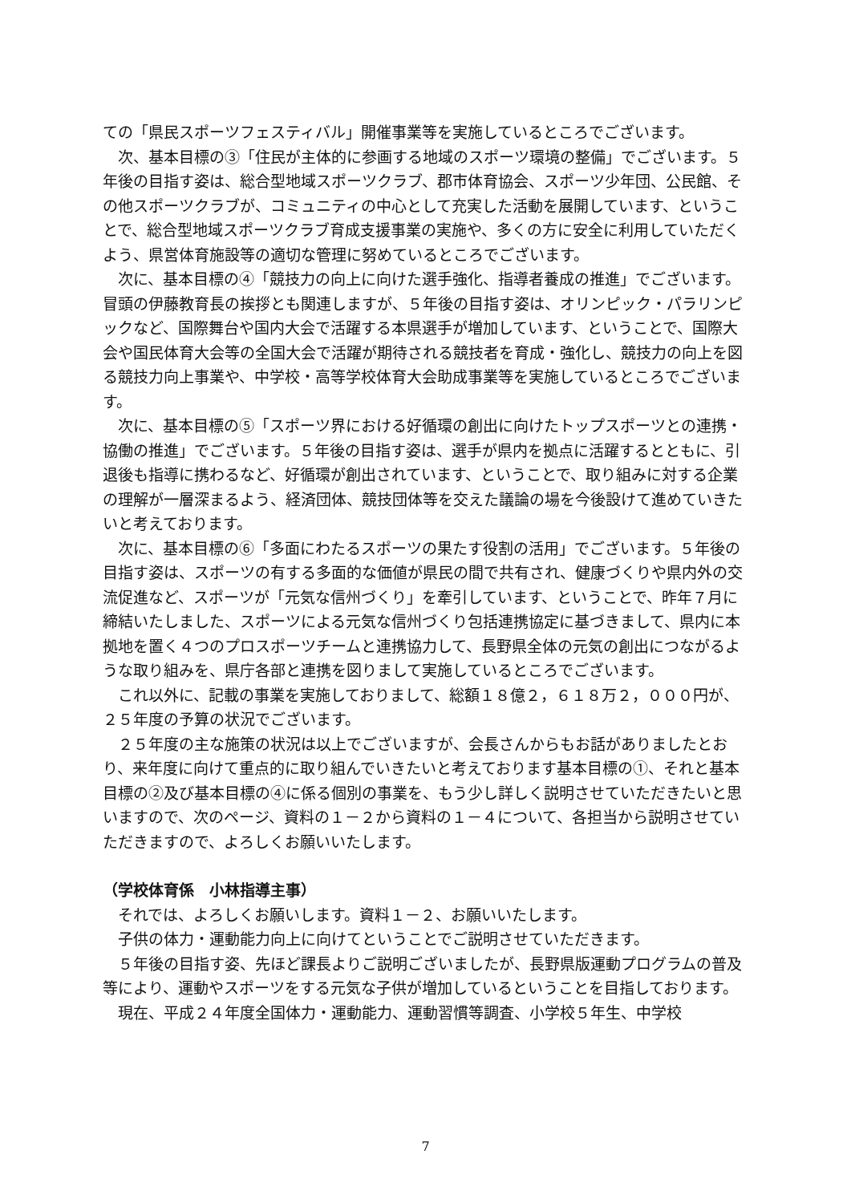ての「県民スポーツフェスティバル」開催事業等を実施しているところでございます。
次、基本目標の③「住民が主体的に参画する地域のスポーツ環境の整備」でございます。５年後の目指す姿は、総合型地域スポーツクラブ、郡市体育協会、スポーツ少年団、公民館、その他スポーツクラブが、コミュニティの中心として充実した活動を展開しています、ということで、総合型地域スポーツクラブ育成支援事業の実施や、多くの方に安全に利用していただくよう、県営体育施設等の適切な管理に努めているところでございます。
次に、基本目標の④「競技力の向上に向けた選手強化、指導者養成の推進」でございます。冒頭の伊藤教育長の挨拶とも関連しますが、５年後の目指す姿は、オリンピック・パラリンピックなど、国際舞台や国内大会で活躍する本県選手が増加しています、ということで、国際大会や国民体育大会等の全国大会で活躍が期待される競技者を育成・強化し、競技力の向上を図る競技力向上事業や、中学校・高等学校体育大会助成事業等を実施しているところでございます。
次に、基本目標の⑤「スポーツ界における好循環の創出に向けたトップスポーツとの連携・協働の推進」でございます。５年後の目指す姿は、選手が県内を拠点に活躍するとともに、引退後も指導に携わるなど、好循環が創出されています、ということで、取り組みに対する企業の理解が一層深まるよう、経済団体、競技団体等を交えた議論の場を今後設けて進めていきたいと考えております。
次に、基本目標の⑥「多面にわたるスポーツの果たす役割の活用」でございます。５年後の目指す姿は、スポーツの有する多面的な価値が県民の間で共有され、健康づくりや県内外の交流促進など、スポーツが「元気な信州づくり」を牽引しています、ということで、昨年７月に締結いたしました、スポーツによる元気な信州づくり包括連携協定に基づきまして、県内に本拠地を置く４つのプロスポーツチームと連携協力して、長野県全体の元気の創出につながるような取り組みを、県庁各部と連携を図りまして実施しているところでございます。
これ以外に、記載の事業を実施しておりまして、総額１８億２，６１８万２，０００円が、２５年度の予算の状況でございます。
２５年度の主な施策の状況は以上でございますが、会長さんからもお話がありましたとおり、来年度に向けて重点的に取り組んでいきたいと考えております基本目標の①、それと基本目標の②及び基本目標の④に係る個別の事業を、もう少し詳しく説明させていただきたいと思いますので、次のページ、資料の１－２から資料の１－４について、各担当から説明させていただきますので、よろしくお願いいたします。
（学校体育係　小林指導主事）
それでは、よろしくお願いします。資料１－２、お願いいたします。
子供の体力・運動能力向上に向けてということでご説明させていただきます。
５年後の目指す姿、先ほど課長よりご説明ございましたが、長野県版運動プログラムの普及等により、運動やスポーツをする元気な子供が増加しているということを目指しております。
現在、平成２４年度全国体力・運動能力、運動習慣等調査、小学校５年生、中学校
7